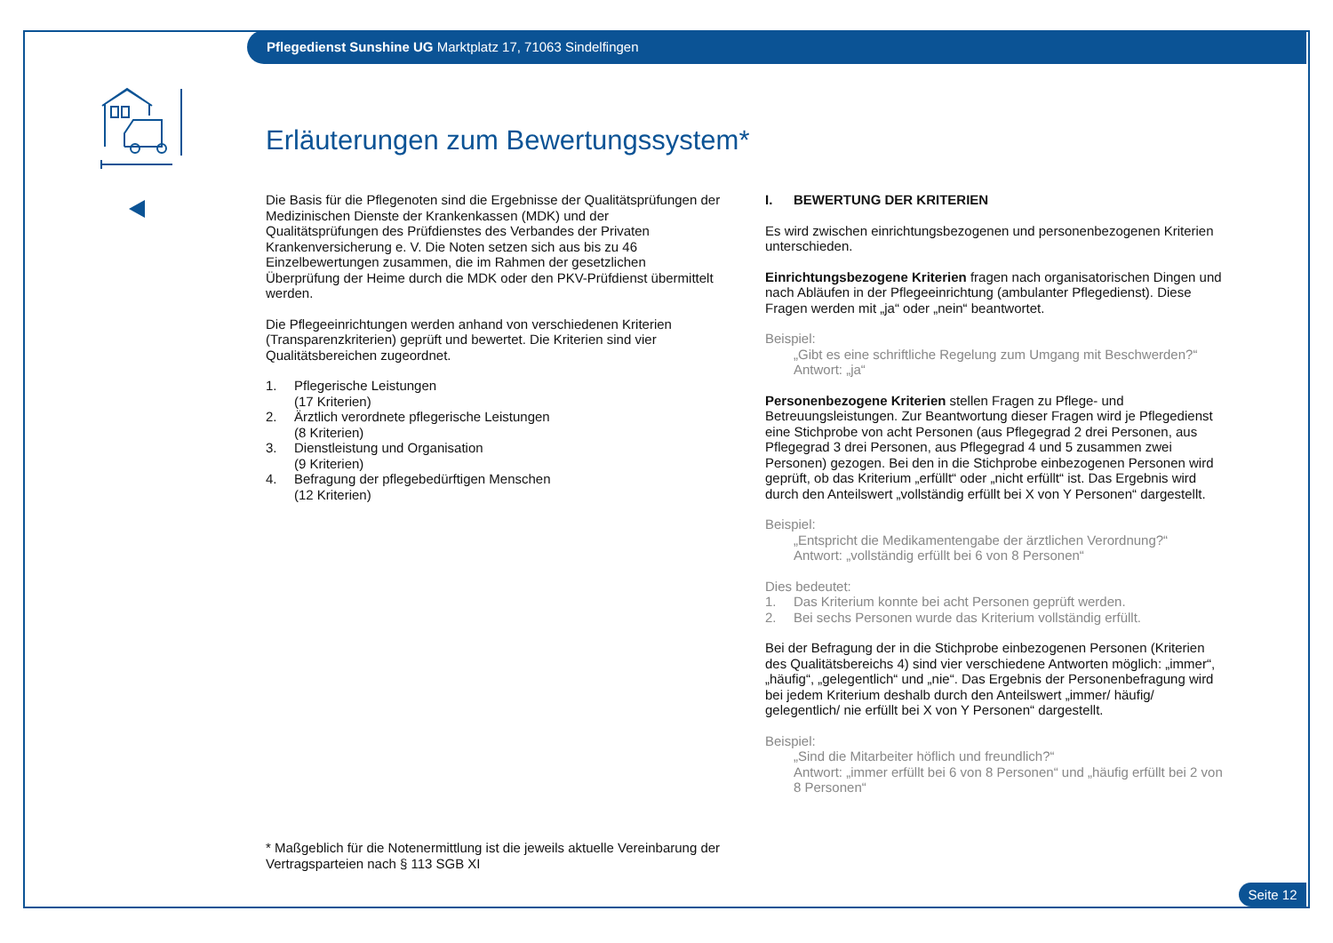Pflegedienst Sunshine UG Marktplatz 17, 71063 Sindelfingen
Erläuterungen zum Bewertungssystem*
Die Basis für die Pflegenoten sind die Ergebnisse der Qualitätsprüfungen der Medizinischen Dienste der Krankenkassen (MDK) und der Qualitätsprüfungen des Prüfdienstes des Verbandes der Privaten Krankenversicherung e. V. Die Noten setzen sich aus bis zu 46 Einzelbewertungen zusammen, die im Rahmen der gesetzlichen Überprüfung der Heime durch die MDK oder den PKV-Prüfdienst übermittelt werden.
Die Pflegeeinrichtungen werden anhand von verschiedenen Kriterien (Transparenzkriterien) geprüft und bewertet. Die Kriterien sind vier Qualitätsbereichen zugeordnet.
1. Pflegerische Leistungen
(17 Kriterien)
2. Ärztlich verordnete pflegerische Leistungen
(8 Kriterien)
3. Dienstleistung und Organisation
(9 Kriterien)
4. Befragung der pflegebedürftigen Menschen
(12 Kriterien)
I. BEWERTUNG DER KRITERIEN
Es wird zwischen einrichtungsbezogenen und personenbezogenen Kriterien unterschieden.
Einrichtungsbezogene Kriterien fragen nach organisatorischen Dingen und nach Abläufen in der Pflegeeinrichtung (ambulanter Pflegedienst). Diese Fragen werden mit „ja“ oder „nein“ beantwortet.
Beispiel:
„Gibt es eine schriftliche Regelung zum Umgang mit Beschwerden?“
Antwort: „ja“
Personenbezogene Kriterien stellen Fragen zu Pflege- und Betreuungsleistungen. Zur Beantwortung dieser Fragen wird je Pflegedienst eine Stichprobe von acht Personen (aus Pflegegrad 2 drei Personen, aus Pflegegrad 3 drei Personen, aus Pflegegrad 4 und 5 zusammen zwei Personen) gezogen. Bei den in die Stichprobe einbezogenen Personen wird geprüft, ob das Kriterium „erfüllt“ oder „nicht erfüllt“ ist. Das Ergebnis wird durch den Anteilswert „vollständig erfüllt bei X von Y Personen“ dargestellt.
Beispiel:
„Entspricht die Medikamentengabe der ärztlichen Verordnung?“
Antwort: „vollständig erfüllt bei 6 von 8 Personen“
Dies bedeutet:
1. Das Kriterium konnte bei acht Personen geprüft werden.
2. Bei sechs Personen wurde das Kriterium vollständig erfüllt.
Bei der Befragung der in die Stichprobe einbezogenen Personen (Kriterien des Qualitätsbereichs 4) sind vier verschiedene Antworten möglich: „immer“, „häufig“, „gelegentlich“ und „nie“. Das Ergebnis der Personenbefragung wird bei jedem Kriterium deshalb durch den Anteilswert „immer/ häufig/ gelegentlich/ nie erfüllt bei X von Y Personen“ dargestellt.
Beispiel:
„Sind die Mitarbeiter höflich und freundlich?“
Antwort: „immer erfüllt bei 6 von 8 Personen“ und „häufig erfüllt bei 2 von 8 Personen“
* Maßgeblich für die Notenermittlung ist die jeweils aktuelle Vereinbarung der Vertragsparteien nach § 113 SGB XI
Seite 12